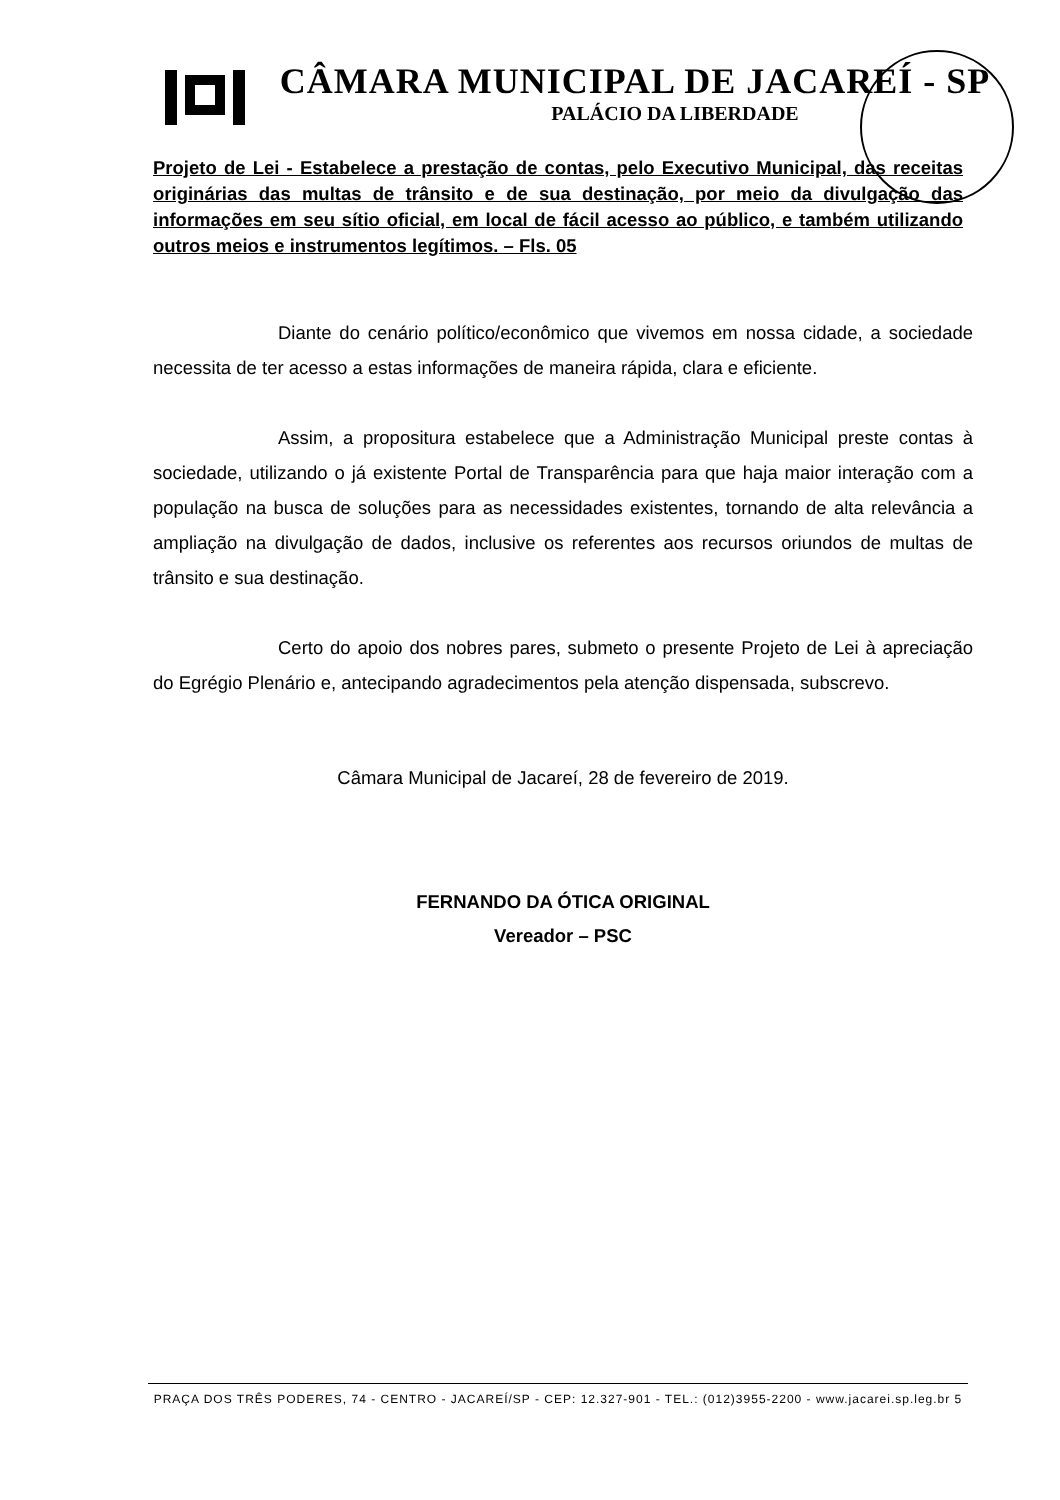CÂMARA MUNICIPAL DE JACAREÍ - SP
PALÁCIO DA LIBERDADE
Projeto de Lei - Estabelece a prestação de contas, pelo Executivo Municipal, das receitas originárias das multas de trânsito e de sua destinação, por meio da divulgação das informações em seu sítio oficial, em local de fácil acesso ao público, e também utilizando outros meios e instrumentos legítimos. – Fls. 05
Diante do cenário político/econômico que vivemos em nossa cidade, a sociedade necessita de ter acesso a estas informações de maneira rápida, clara e eficiente.
Assim, a propositura estabelece que a Administração Municipal preste contas à sociedade, utilizando o já existente Portal de Transparência para que haja maior interação com a população na busca de soluções para as necessidades existentes, tornando de alta relevância a ampliação na divulgação de dados, inclusive os referentes aos recursos oriundos de multas de trânsito e sua destinação.
Certo do apoio dos nobres pares, submeto o presente Projeto de Lei à apreciação do Egrégio Plenário e, antecipando agradecimentos pela atenção dispensada, subscrevo.
Câmara Municipal de Jacareí, 28 de fevereiro de 2019.
FERNANDO DA ÓTICA ORIGINAL
Vereador – PSC
PRAÇA DOS TRÊS PODERES, 74 - CENTRO - JACAREÍ/SP - CEP: 12.327-901 - TEL.: (012)3955-2200 - www.jacarei.sp.leg.br 5